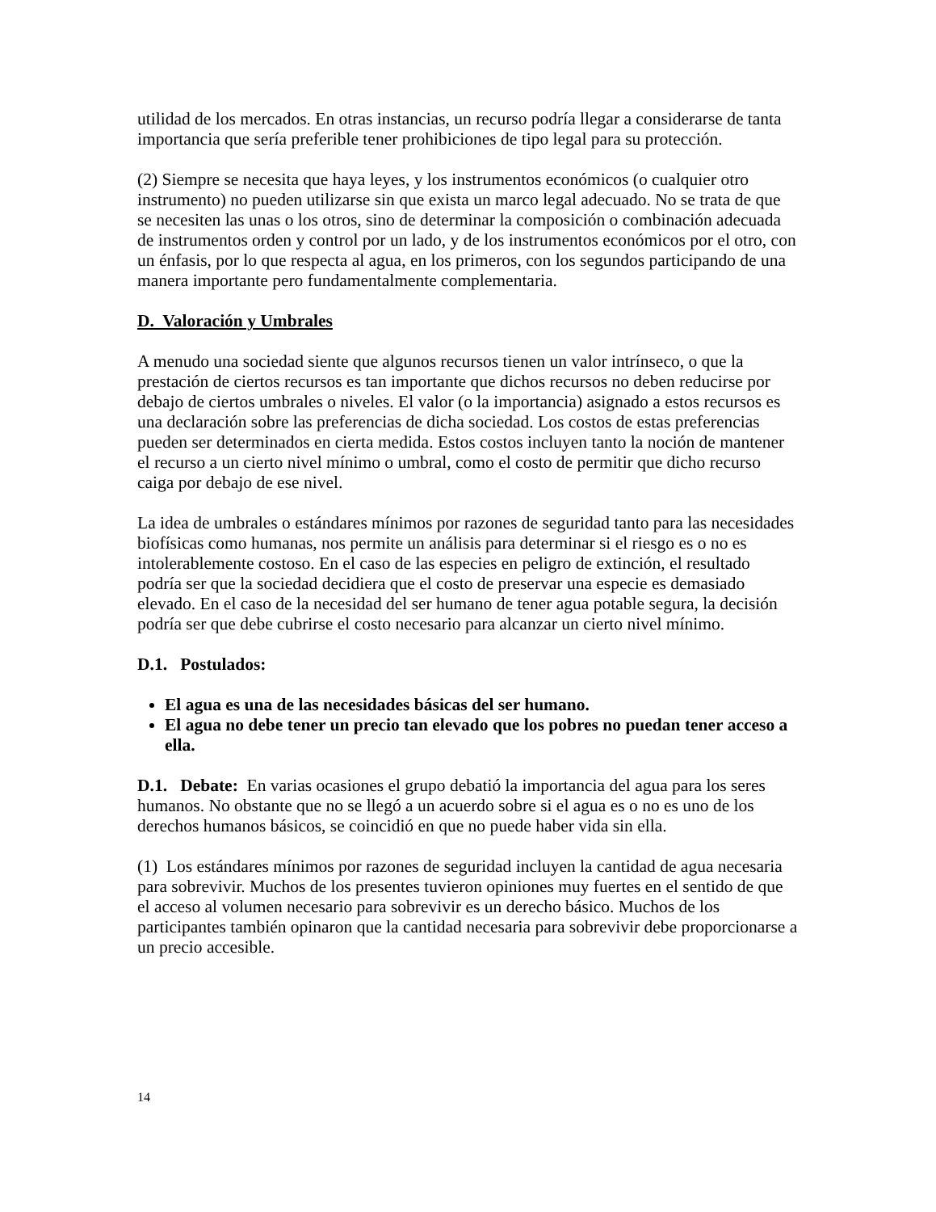utilidad de los mercados. En otras instancias, un recurso podría llegar a considerarse de tanta importancia que sería preferible tener prohibiciones de tipo legal para su protección.
(2) Siempre se necesita que haya leyes, y los instrumentos económicos (o cualquier otro instrumento) no pueden utilizarse sin que exista un marco legal adecuado. No se trata de que se necesiten las unas o los otros, sino de determinar la composición o combinación adecuada de instrumentos orden y control por un lado, y de los instrumentos económicos por el otro, con un énfasis, por lo que respecta al agua, en los primeros, con los segundos participando de una manera importante pero fundamentalmente complementaria.
D. Valoración y Umbrales
A menudo una sociedad siente que algunos recursos tienen un valor intrínseco, o que la prestación de ciertos recursos es tan importante que dichos recursos no deben reducirse por debajo de ciertos umbrales o niveles. El valor (o la importancia) asignado a estos recursos es una declaración sobre las preferencias de dicha sociedad. Los costos de estas preferencias pueden ser determinados en cierta medida. Estos costos incluyen tanto la noción de mantener el recurso a un cierto nivel mínimo o umbral, como el costo de permitir que dicho recurso caiga por debajo de ese nivel.
La idea de umbrales o estándares mínimos por razones de seguridad tanto para las necesidades biofísicas como humanas, nos permite un análisis para determinar si el riesgo es o no es intolerablemente costoso. En el caso de las especies en peligro de extinción, el resultado podría ser que la sociedad decidiera que el costo de preservar una especie es demasiado elevado. En el caso de la necesidad del ser humano de tener agua potable segura, la decisión podría ser que debe cubrirse el costo necesario para alcanzar un cierto nivel mínimo.
D.1. Postulados:
El agua es una de las necesidades básicas del ser humano.
El agua no debe tener un precio tan elevado que los pobres no puedan tener acceso a ella.
D.1. Debate: En varias ocasiones el grupo debatió la importancia del agua para los seres humanos. No obstante que no se llegó a un acuerdo sobre si el agua es o no es uno de los derechos humanos básicos, se coincidió en que no puede haber vida sin ella.
(1) Los estándares mínimos por razones de seguridad incluyen la cantidad de agua necesaria para sobrevivir. Muchos de los presentes tuvieron opiniones muy fuertes en el sentido de que el acceso al volumen necesario para sobrevivir es un derecho básico. Muchos de los participantes también opinaron que la cantidad necesaria para sobrevivir debe proporcionarse a un precio accesible.
14